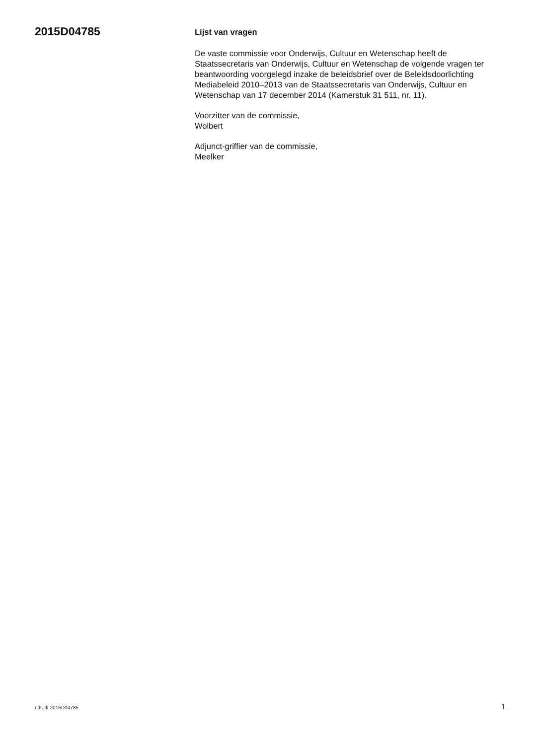2015D04785
Lijst van vragen
De vaste commissie voor Onderwijs, Cultuur en Wetenschap heeft de Staatssecretaris van Onderwijs, Cultuur en Wetenschap de volgende vragen ter beantwoording voorgelegd inzake de beleidsbrief over de Beleidsdoorlichting Mediabeleid 2010–2013 van de Staatssecretaris van Onderwijs, Cultuur en Wetenschap van 17 december 2014 (Kamerstuk 31 511, nr. 11).
Voorzitter van de commissie,
Wolbert
Adjunct-griffier van de commissie,
Meelker
nds-tk-2015D04785 1